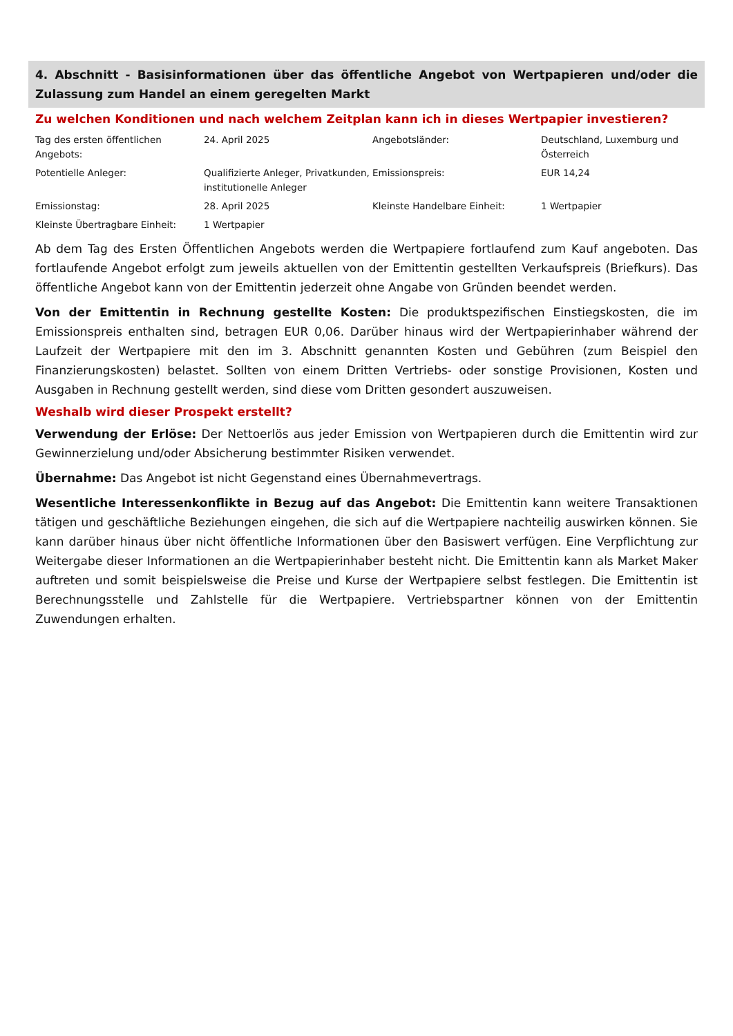4. Abschnitt - Basisinformationen über das öffentliche Angebot von Wertpapieren und/oder die Zulassung zum Handel an einem geregelten Markt
Zu welchen Konditionen und nach welchem Zeitplan kann ich in dieses Wertpapier investieren?
| Tag des ersten öffentlichen Angebots: | 24. April 2025 | Angebotsländer: | Deutschland, Luxemburg und Österreich |
| Potentielle Anleger: | Qualifizierte Anleger, Privatkunden, institutionelle Anleger | Emissionspreis: | EUR 14,24 |
| Emissionstag: | 28. April 2025 | Kleinste Handelbare Einheit: | 1 Wertpapier |
| Kleinste Übertragbare Einheit: | 1 Wertpapier | | |
Ab dem Tag des Ersten Öffentlichen Angebots werden die Wertpapiere fortlaufend zum Kauf angeboten. Das fortlaufende Angebot erfolgt zum jeweils aktuellen von der Emittentin gestellten Verkaufspreis (Briefkurs). Das öffentliche Angebot kann von der Emittentin jederzeit ohne Angabe von Gründen beendet werden.
Von der Emittentin in Rechnung gestellte Kosten: Die produktspezifischen Einstiegskosten, die im Emissionspreis enthalten sind, betragen EUR 0,06. Darüber hinaus wird der Wertpapierinhaber während der Laufzeit der Wertpapiere mit den im 3. Abschnitt genannten Kosten und Gebühren (zum Beispiel den Finanzierungskosten) belastet. Sollten von einem Dritten Vertriebs- oder sonstige Provisionen, Kosten und Ausgaben in Rechnung gestellt werden, sind diese vom Dritten gesondert auszuweisen.
Weshalb wird dieser Prospekt erstellt?
Verwendung der Erlöse: Der Nettoerlös aus jeder Emission von Wertpapieren durch die Emittentin wird zur Gewinnerzielung und/oder Absicherung bestimmter Risiken verwendet.
Übernahme: Das Angebot ist nicht Gegenstand eines Übernahmevertrags.
Wesentliche Interessenkonflikte in Bezug auf das Angebot: Die Emittentin kann weitere Transaktionen tätigen und geschäftliche Beziehungen eingehen, die sich auf die Wertpapiere nachteilig auswirken können. Sie kann darüber hinaus über nicht öffentliche Informationen über den Basiswert verfügen. Eine Verpflichtung zur Weitergabe dieser Informationen an die Wertpapierinhaber besteht nicht. Die Emittentin kann als Market Maker auftreten und somit beispielsweise die Preise und Kurse der Wertpapiere selbst festlegen. Die Emittentin ist Berechnungsstelle und Zahlstelle für die Wertpapiere. Vertriebspartner können von der Emittentin Zuwendungen erhalten.